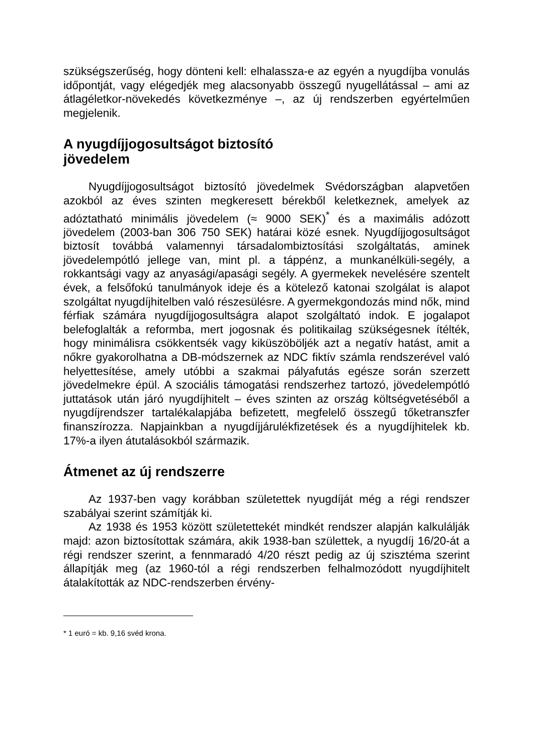szükségszerűség, hogy dönteni kell: elhalassza-e az egyén a nyugdíjba vonulás időpontját, vagy elégedjék meg alacsonyabb összegű nyugellátással – ami az átlagéletkor-növekedés következménye –, az új rendszerben egyértelműen megjelenik.
A nyugdíjjogosultságot biztosító
jövedelem
Nyugdíjjogosultságot biztosító jövedelmek Svédországban alapvetően azokból az éves szinten megkeresett bérekből keletkeznek, amelyek az adóztatható minimális jövedelem (≈ 9000 SEK)<sup>*</sup> és a maximális adózott jövedelem (2003-ban 306 750 SEK) határai közé esnek. Nyugdíjjogosultságot biztosít továbbá valamennyi társadalombiztosítási szolgáltatás, aminek jövedelempótló jellege van, mint pl. a táppénz, a munkanélküli-segély, a rokkantsági vagy az anyasági/apasági segély. A gyermekek nevelésére szentelt évek, a felsőfokú tanulmányok ideje és a kötelező katonai szolgálat is alapot szolgáltat nyugdíjhitelben való részesülésre. A gyermekgondozás mind nők, mind férfiak számára nyugdíjjogosultságra alapot szolgáltató indok. E jogalapot belefoglalták a reformba, mert jogosnak és politikailag szükségesnek ítélték, hogy minimálisra csökkentsék vagy kiküszöböljék azt a negatív hatást, amit a nőkre gyakorolhatna a DB-módszernek az NDC fiktív számla rendszerével való helyettesítése, amely utóbbi a szakmai pályafutás egésze során szerzett jövedelmekre épül. A szociális támogatási rendszerhez tartozó, jövedelempótló juttatások után járó nyugdíjhitelt – éves szinten az ország költségvetéséből a nyugdíjrendszer tartalékalapjába befizetett, megfelelő összegű tőketranszfer finanszírozza. Napjainkban a nyugdíjjárulékfizetések és a nyugdíjhitelek kb. 17%-a ilyen átutalásokból származik.
Átmenet az új rendszerre
Az 1937-ben vagy korábban születettek nyugdíját még a régi rendszer szabályai szerint számítják ki.
Az 1938 és 1953 között születettekét mindkét rendszer alapján kalkulálják majd: azon biztosítottak számára, akik 1938-ban születtek, a nyugdíj 16/20-át a régi rendszer szerint, a fennmaradó 4/20 részt pedig az új szisztéma szerint állapítják meg (az 1960-tól a régi rendszerben felhalmozódott nyugdíjhitelt átalakították az NDC-rendszerben érvény-
* 1 euró = kb. 9,16 svéd krona.